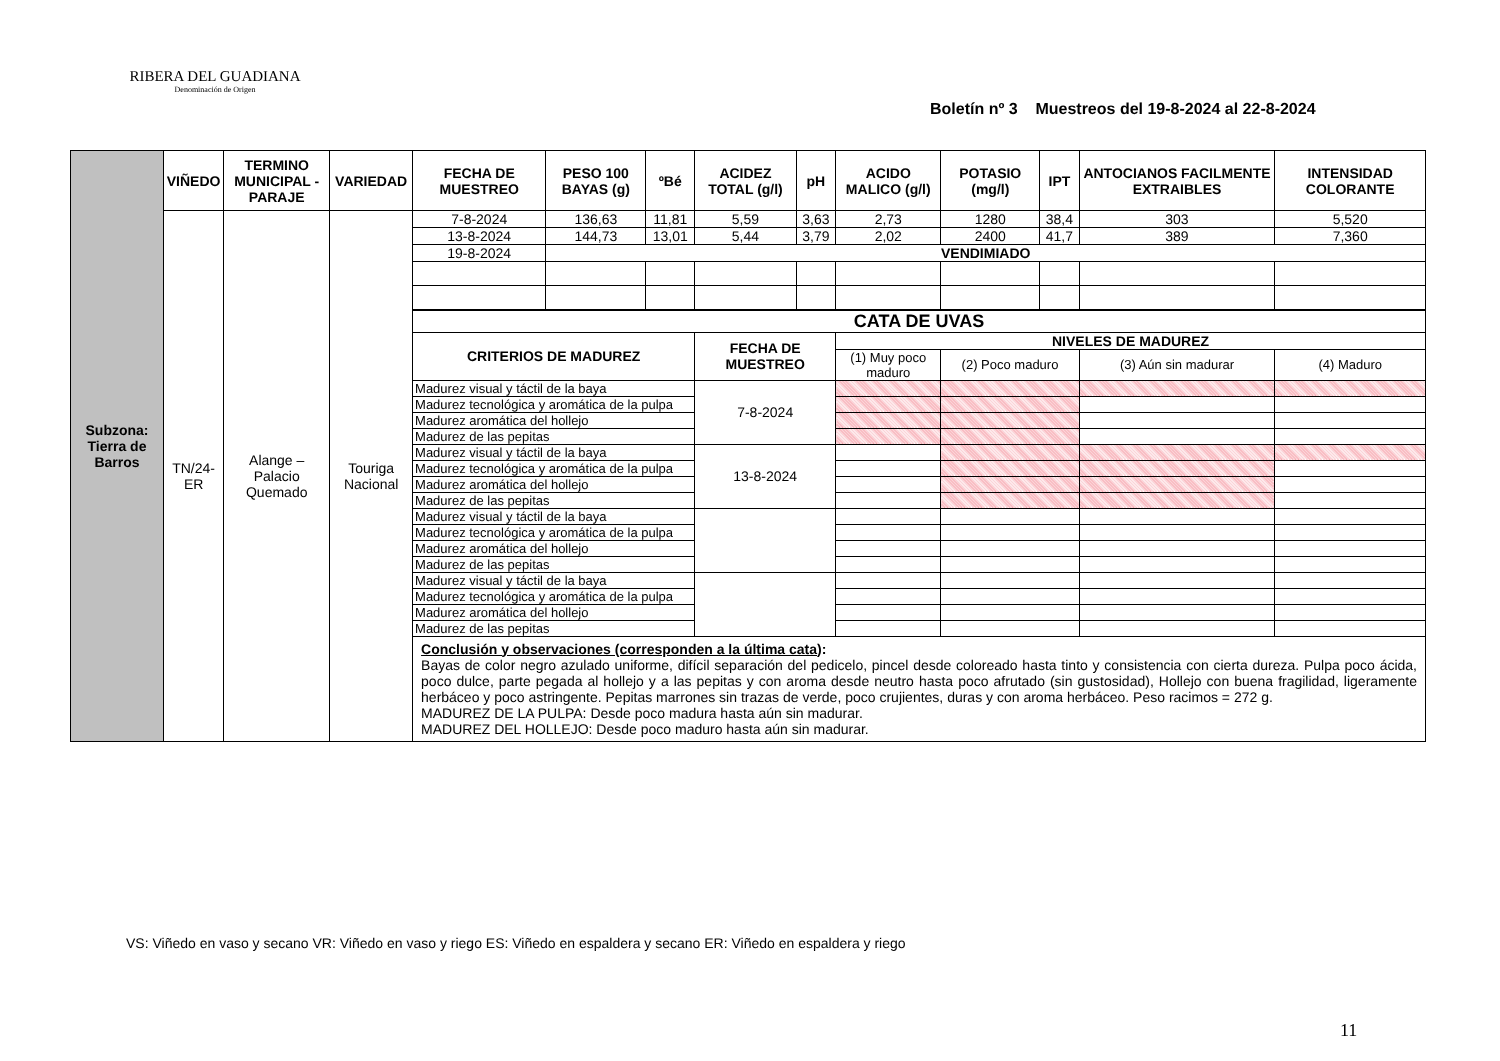RIBERA DEL GUADIANA
Denominación de Origen
Boletín nº 3 Muestreos del 19-8-2024 al 22-8-2024
| Subzona: Tierra de Barros | VIÑEDO | TERMINO MUNICIPAL - PARAJE | VARIEDAD | FECHA DE MUESTREO | PESO 100 BAYAS (g) | ºBé | ACIDEZ TOTAL (g/l) | pH | ACIDO MALICO (g/l) | POTASIO (mg/l) | IPT | ANTOCIANOS FACILMENTE EXTRAIBLES | INTENSIDAD COLORANTE |
| | TN/24-ER | Alange – Palacio Quemado | Touriga Nacional | 7-8-2024 | 136,63 | 11,81 | 5,59 | 3,63 | 2,73 | 1280 | 38,4 | 303 | 5,520 |
| | | | | 13-8-2024 | 144,73 | 13,01 | 5,44 | 3,79 | 2,02 | 2400 | 41,7 | 389 | 7,360 |
| | | | | 19-8-2024 | VENDIMIADO | | | | | | | | |
| | | | | CATA DE UVAS | | | | | | | | | |
| | | | | CRITERIOS DE MADUREZ | | | FECHA DE MUESTREO | | NIVELES DE MADUREZ | | | | |
| | | | | | | | | | (1) Muy poco maduro | (2) Poco maduro | | (3) Aún sin madurar | (4) Maduro |
| | | | | Madurez visual y táctil de la baya | | | 7-8-2024 | | | | | | |
| | | | | Madurez tecnológica y aromática de la pulpa | | | | | | | | | |
| | | | | Madurez aromática del hollejo | | | | | | | | | |
| | | | | Madurez de las pepitas | | | | | | | | | |
| | | | | Madurez visual y táctil de la baya | | | 13-8-2024 | | | | | | |
| | | | | Madurez tecnológica y aromática de la pulpa | | | | | | | | | |
| | | | | Madurez aromática del hollejo | | | | | | | | | |
| | | | | Madurez de las pepitas | | | | | | | | | |
| | | | | Madurez visual y táctil de la baya | | | | | | | | | |
| | | | | Madurez tecnológica y aromática de la pulpa | | | | | | | | | |
| | | | | Madurez aromática del hollejo | | | | | | | | | |
| | | | | Madurez de las pepitas | | | | | | | | | |
| | | | | Madurez visual y táctil de la baya | | | | | | | | | |
| | | | | Madurez tecnológica y aromática de la pulpa | | | | | | | | | |
| | | | | Madurez aromática del hollejo | | | | | | | | | |
| | | | | Madurez de las pepitas | | | | | | | | | |
| | | | | Conclusión y observaciones (corresponden a la última cata) : Bayas de color negro azulado uniforme, difícil separación del pedicelo, pincel desde coloreado hasta tinto y consistencia con cierta dureza. Pulpa poco ácida, poco dulce, parte pegada al hollejo y a las pepitas y con aroma desde neutro hasta poco afrutado (sin gustosidad), Hollejo con buena fragilidad, ligeramente herbáceo y poco astringente. Pepitas marrones sin trazas de verde, poco crujientes, duras y con aroma herbáceo. Peso racimos = 272 g. MADUREZ DE LA PULPA: Desde poco madura hasta aún sin madurar. MADUREZ DEL HOLLEJO: Desde poco maduro hasta aún sin madurar. | | | | | | | | | |
VS: Viñedo en vaso y secano VR: Viñedo en vaso y riego ES: Viñedo en espaldera y secano ER: Viñedo en espaldera y riego
11